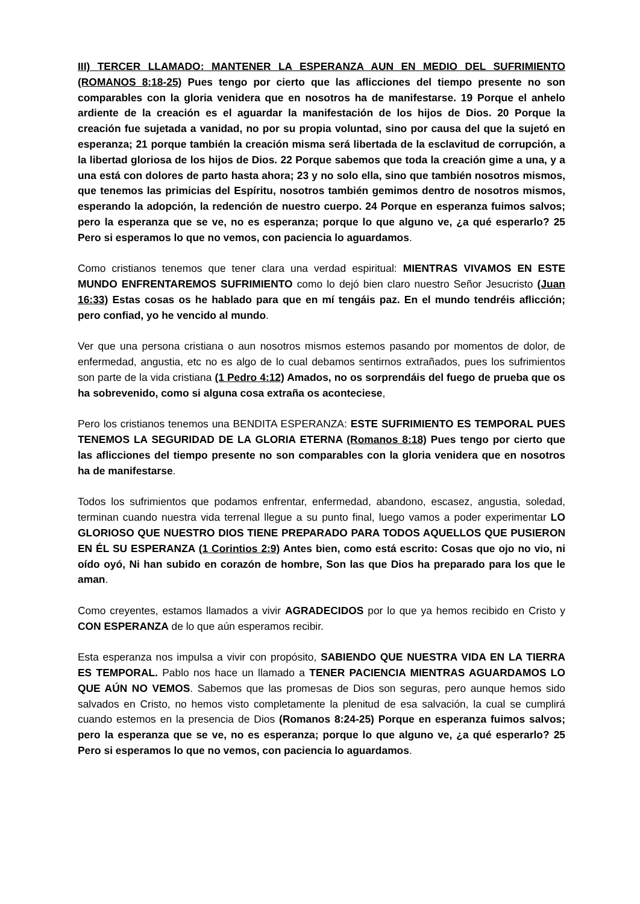III) TERCER LLAMADO: MANTENER LA ESPERANZA AUN EN MEDIO DEL SUFRIMIENTO (ROMANOS 8:18-25) Pues tengo por cierto que las aflicciones del tiempo presente no son comparables con la gloria venidera que en nosotros ha de manifestarse. 19 Porque el anhelo ardiente de la creación es el aguardar la manifestación de los hijos de Dios. 20 Porque la creación fue sujetada a vanidad, no por su propia voluntad, sino por causa del que la sujetó en esperanza; 21 porque también la creación misma será libertada de la esclavitud de corrupción, a la libertad gloriosa de los hijos de Dios. 22 Porque sabemos que toda la creación gime a una, y a una está con dolores de parto hasta ahora; 23 y no solo ella, sino que también nosotros mismos, que tenemos las primicias del Espíritu, nosotros también gemimos dentro de nosotros mismos, esperando la adopción, la redención de nuestro cuerpo. 24 Porque en esperanza fuimos salvos; pero la esperanza que se ve, no es esperanza; porque lo que alguno ve, ¿a qué esperarlo? 25 Pero si esperamos lo que no vemos, con paciencia lo aguardamos.
Como cristianos tenemos que tener clara una verdad espiritual: MIENTRAS VIVAMOS EN ESTE MUNDO ENFRENTAREMOS SUFRIMIENTO como lo dejó bien claro nuestro Señor Jesucristo (Juan 16:33) Estas cosas os he hablado para que en mí tengáis paz. En el mundo tendréis aflicción; pero confiad, yo he vencido al mundo.
Ver que una persona cristiana o aun nosotros mismos estemos pasando por momentos de dolor, de enfermedad, angustia, etc no es algo de lo cual debamos sentirnos extrañados, pues los sufrimientos son parte de la vida cristiana (1 Pedro 4:12) Amados, no os sorprendáis del fuego de prueba que os ha sobrevenido, como si alguna cosa extraña os aconteciese,
Pero los cristianos tenemos una BENDITA ESPERANZA: ESTE SUFRIMIENTO ES TEMPORAL PUES TENEMOS LA SEGURIDAD DE LA GLORIA ETERNA (Romanos 8:18) Pues tengo por cierto que las aflicciones del tiempo presente no son comparables con la gloria venidera que en nosotros ha de manifestarse.
Todos los sufrimientos que podamos enfrentar, enfermedad, abandono, escasez, angustia, soledad, terminan cuando nuestra vida terrenal llegue a su punto final, luego vamos a poder experimentar LO GLORIOSO QUE NUESTRO DIOS TIENE PREPARADO PARA TODOS AQUELLOS QUE PUSIERON EN ÉL SU ESPERANZA (1 Corintios 2:9) Antes bien, como está escrito: Cosas que ojo no vio, ni oído oyó, Ni han subido en corazón de hombre, Son las que Dios ha preparado para los que le aman.
Como creyentes, estamos llamados a vivir AGRADECIDOS por lo que ya hemos recibido en Cristo y CON ESPERANZA de lo que aún esperamos recibir.
Esta esperanza nos impulsa a vivir con propósito, SABIENDO QUE NUESTRA VIDA EN LA TIERRA ES TEMPORAL. Pablo nos hace un llamado a TENER PACIENCIA MIENTRAS AGUARDAMOS LO QUE AÚN NO VEMOS. Sabemos que las promesas de Dios son seguras, pero aunque hemos sido salvados en Cristo, no hemos visto completamente la plenitud de esa salvación, la cual se cumplirá cuando estemos en la presencia de Dios (Romanos 8:24-25) Porque en esperanza fuimos salvos; pero la esperanza que se ve, no es esperanza; porque lo que alguno ve, ¿a qué esperarlo? 25 Pero si esperamos lo que no vemos, con paciencia lo aguardamos.